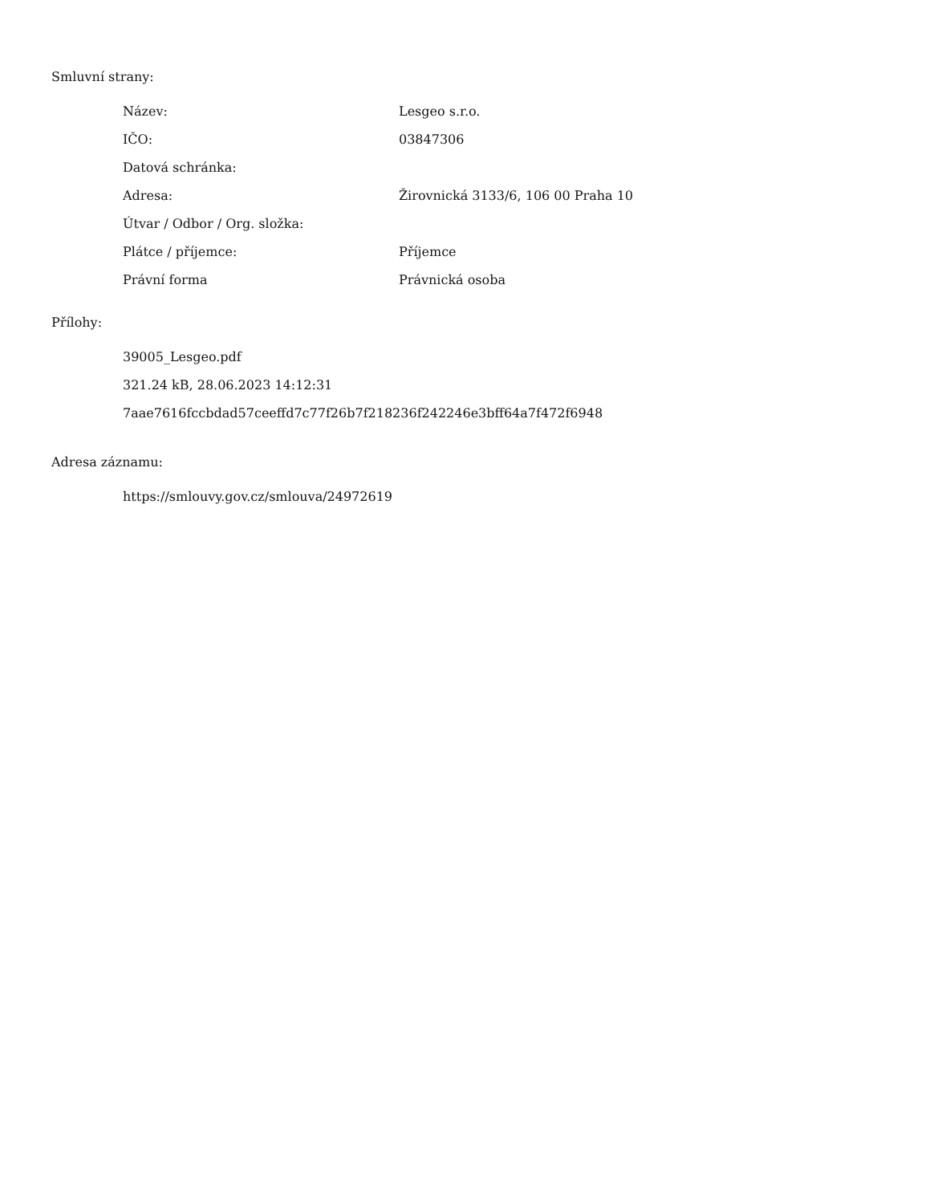Smluvní strany:
| Název: | Lesgeo s.r.o. |
| IČO: | 03847306 |
| Datová schránka: | |
| Adresa: | Žirovnická 3133/6, 106 00 Praha 10 |
| Útvar / Odbor / Org. složka: | |
| Plátce / příjemce: | Příjemce |
| Právní forma | Právnická osoba |
Přílohy:
39005_Lesgeo.pdf
321.24 kB, 28.06.2023 14:12:31
7aae7616fccbdad57ceeffd7c77f26b7f218236f242246e3bff64a7f472f6948
Adresa záznamu:
https://smlouvy.gov.cz/smlouva/24972619